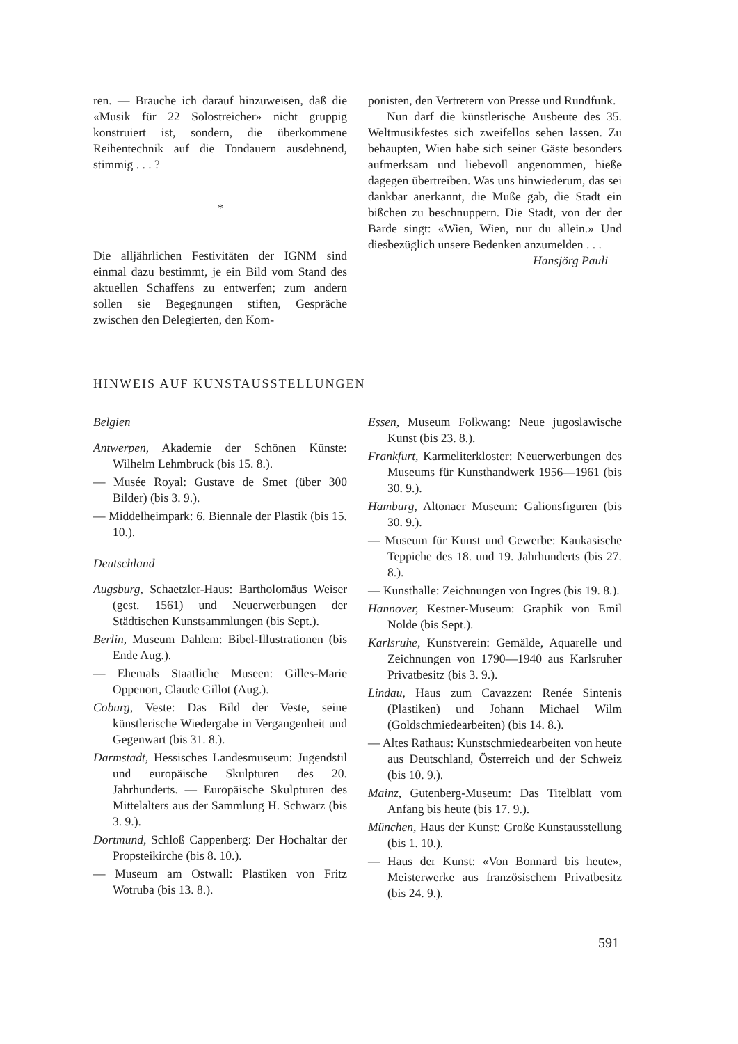ren. — Brauche ich darauf hinzuweisen, daß die «Musik für 22 Solostreicher» nicht gruppig konstruiert ist, sondern, die überkommene Reihentechnik auf die Tondauern ausdehnend, stimmig . . . ?
*
Die alljährlichen Festivitäten der IGNM sind einmal dazu bestimmt, je ein Bild vom Stand des aktuellen Schaffens zu entwerfen; zum andern sollen sie Begegnungen stiften, Gespräche zwischen den Delegierten, den Kom-
ponisten, den Vertretern von Presse und Rundfunk.
Nun darf die künstlerische Ausbeute des 35. Weltmusikfestes sich zweifellos sehen lassen. Zu behaupten, Wien habe sich seiner Gäste besonders aufmerksam und liebevoll angenommen, hieße dagegen übertreiben. Was uns hinwiederum, das sei dankbar anerkannt, die Muße gab, die Stadt ein bißchen zu beschnuppern. Die Stadt, von der der Barde singt: «Wien, Wien, nur du allein.» Und diesbezüglich unsere Bedenken anzumelden . . .
Hansjörg Pauli
HINWEIS AUF KUNSTAUSSTELLUNGEN
Belgien
Antwerpen, Akademie der Schönen Künste: Wilhelm Lehmbruck (bis 15. 8.).
— Musée Royal: Gustave de Smet (über 300 Bilder) (bis 3. 9.).
— Middelheimpark: 6. Biennale der Plastik (bis 15. 10.).
Deutschland
Augsburg, Schaetzler-Haus: Bartholomäus Weiser (gest. 1561) und Neuerwerbungen der Städtischen Kunstsammlungen (bis Sept.).
Berlin, Museum Dahlem: Bibel-Illustrationen (bis Ende Aug.).
— Ehemals Staatliche Museen: Gilles-Marie Oppenort, Claude Gillot (Aug.).
Coburg, Veste: Das Bild der Veste, seine künstlerische Wiedergabe in Vergangenheit und Gegenwart (bis 31. 8.).
Darmstadt, Hessisches Landesmuseum: Jugendstil und europäische Skulpturen des 20. Jahrhunderts. — Europäische Skulpturen des Mittelalters aus der Sammlung H. Schwarz (bis 3. 9.).
Dortmund, Schloß Cappenberg: Der Hochaltar der Propsteikirche (bis 8. 10.).
— Museum am Ostwall: Plastiken von Fritz Wotruba (bis 13. 8.).
Essen, Museum Folkwang: Neue jugoslawische Kunst (bis 23. 8.).
Frankfurt, Karmeliterkloster: Neuerwerbungen des Museums für Kunsthandwerk 1956—1961 (bis 30. 9.).
Hamburg, Altonaer Museum: Galionsfiguren (bis 30. 9.).
— Museum für Kunst und Gewerbe: Kaukasische Teppiche des 18. und 19. Jahrhunderts (bis 27. 8.).
— Kunsthalle: Zeichnungen von Ingres (bis 19. 8.).
Hannover, Kestner-Museum: Graphik von Emil Nolde (bis Sept.).
Karlsruhe, Kunstverein: Gemälde, Aquarelle und Zeichnungen von 1790—1940 aus Karlsruher Privatbesitz (bis 3. 9.).
Lindau, Haus zum Cavazzen: Renée Sintenis (Plastiken) und Johann Michael Wilm (Goldschmiedearbeiten) (bis 14. 8.).
— Altes Rathaus: Kunstschmiedearbeiten von heute aus Deutschland, Österreich und der Schweiz (bis 10. 9.).
Mainz, Gutenberg-Museum: Das Titelblatt vom Anfang bis heute (bis 17. 9.).
München, Haus der Kunst: Große Kunstausstellung (bis 1. 10.).
— Haus der Kunst: «Von Bonnard bis heute», Meisterwerke aus französischem Privatbesitz (bis 24. 9.).
591